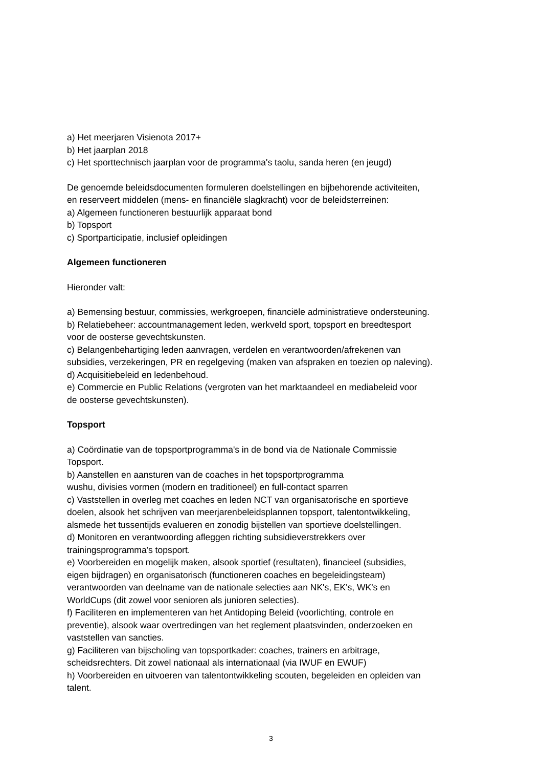a) Het meerjaren Visienota 2017+
b) Het jaarplan 2018
c) Het sporttechnisch jaarplan voor de programma's taolu, sanda heren (en jeugd)
De genoemde beleidsdocumenten formuleren doelstellingen en bijbehorende activiteiten,
en reserveert middelen (mens- en financiële slagkracht) voor de beleidsterreinen:
a) Algemeen functioneren bestuurlijk apparaat bond
b) Topsport
c) Sportparticipatie, inclusief opleidingen
Algemeen functioneren
Hieronder valt:
a) Bemensing bestuur, commissies, werkgroepen, financiële administratieve ondersteuning.
b) Relatiebeheer: accountmanagement leden, werkveld sport, topsport en breedtesport
voor de oosterse gevechtskunsten.
c) Belangenbehartiging leden aanvragen, verdelen en verantwoorden/afrekenen van
subsidies, verzekeringen, PR en regelgeving (maken van afspraken en toezien op naleving).
d) Acquisitiebeleid en ledenbehoud.
e) Commercie en Public Relations (vergroten van het marktaandeel en mediabeleid voor
de oosterse gevechtskunsten).
Topsport
a) Coördinatie van de topsportprogramma's in de bond via de Nationale Commissie
Topsport.
b) Aanstellen en aansturen van de coaches in het topsportprogramma
wushu, divisies vormen (modern en traditioneel) en full-contact sparren
c) Vaststellen in overleg met coaches en leden NCT van organisatorische en sportieve
doelen, alsook het schrijven van meerjarenbeleidsplannen topsport, talentontwikkeling,
alsmede het tussentijds evalueren en zonodig bijstellen van sportieve doelstellingen.
d) Monitoren en verantwoording afleggen richting subsidieverstrekkers over
trainingsprogramma's topsport.
e) Voorbereiden en mogelijk maken, alsook sportief (resultaten), financieel (subsidies,
eigen bijdragen) en organisatorisch (functioneren coaches en begeleidingsteam)
verantwoorden van deelname van de nationale selecties aan NK's, EK's, WK's en
WorldCups (dit zowel voor senioren als junioren selecties).
f) Faciliteren en implementeren van het Antidoping Beleid (voorlichting, controle en
preventie), alsook waar overtredingen van het reglement plaatsvinden, onderzoeken en
vaststellen van sancties.
g) Faciliteren van bijscholing van topsportkader: coaches, trainers en arbitrage,
scheidsrechters. Dit zowel nationaal als internationaal (via IWUF en EWUF)
h) Voorbereiden en uitvoeren van talentontwikkeling scouten, begeleiden en opleiden van
talent.
3